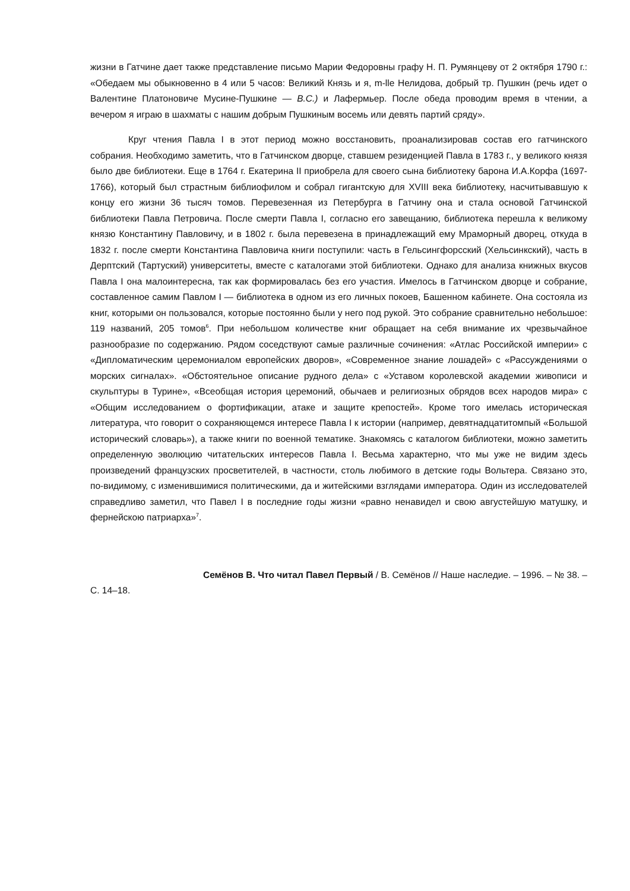жизни в Гатчине дает также представление письмо Марии Федоровны графу Н. П. Румянцеву от 2 октября 1790 г.: «Обедаем мы обыкновенно в 4 или 5 часов: Великий Князь и я, m-lle Нелидова, добрый тр. Пушкин (речь идет о Валентине Платоновиче Мусине-Пушкине — В.С.) и Лафермьер. После обеда проводим время в чтении, а вечером я играю в шахматы с нашим добрым Пушкиным восемь или девять партий сряду».
Круг чтения Павла I в этот период можно восстановить, проанализировав состав его гатчинского собрания. Необходимо заметить, что в Гатчинском дворце, ставшем резиденцией Павла в 1783 г., у великого князя было две библиотеки. Еще в 1764 г. Екатерина II приобрела для своего сына библиотеку барона И.А.Корфа (1697-1766), который был страстным библиофилом и собрал гигантскую для XVIII века библиотеку, насчитывавшую к концу его жизни 36 тысяч томов. Перевезенная из Петербурга в Гатчину она и стала основой Гатчинской библиотеки Павла Петровича. После смерти Павла I, согласно его завещанию, библиотека перешла к великому князю Константину Павловичу, и в 1802 г. была перевезена в принадлежащий ему Мраморный дворец, откуда в 1832 г. после смерти Константина Павловича книги поступили: часть в Гельсингфорсский (Хельсинкский), часть в Дерптский (Тартуский) университеты, вместе с каталогами этой библиотеки. Однако для анализа книжных вкусов Павла I она малоинтересна, так как формировалась без его участия. Имелось в Гатчинском дворце и собрание, составленное самим Павлом I — библиотека в одном из его личных покоев, Башенном кабинете. Она состояла из книг, которыми он пользовался, которые постоянно были у него под рукой. Это собрание сравнительно небольшое: 119 названий, 205 томов<sup>6</sup>. При небольшом количестве книг обращает на себя внимание их чрезвычайное разнообразие по содержанию. Рядом соседствуют самые различные сочинения: «Атлас Российской империи» с «Дипломатическим церемониалом европейских дворов», «Современное знание лошадей» с «Рассуждениями о морских сигналах». «Обстоятельное описание рудного дела» с «Уставом королевской академии живописи и скульптуры в Турине», «Всеобщая история церемоний, обычаев и религиозных обрядов всех народов мира» с «Общим исследованием о фортификации, атаке и защите крепостей». Кроме того имелась историческая литература, что говорит о сохраняющемся интересе Павла I к истории (например, девятнадцатитомпый «Большой исторический словарь»), а также книги по военной тематике. Знакомясь с каталогом библиотеки, можно заметить определенную эволюцию читательских интересов Павла I. Весьма характерно, что мы уже не видим здесь произведений французских просветителей, в частности, столь любимого в детские годы Вольтера. Связано это, по-видимому, с изменившимися политическими, да и житейскими взглядами императора. Один из исследователей справедливо заметил, что Павел I в последние годы жизни «равно ненавидел и свою августейшую матушку, и фернейскою патриарха»<sup>7</sup>.
Семёнов В. Что читал Павел Первый / В. Семёнов // Наше наследие. – 1996. – № 38. – С. 14–18.